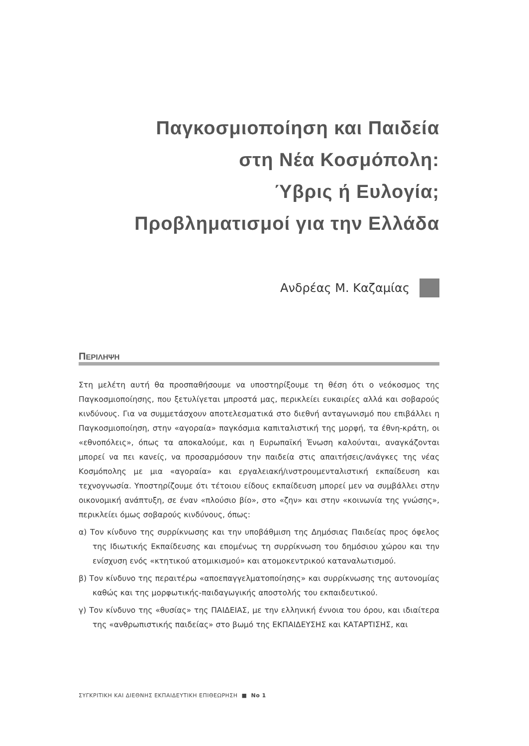Παγκοσμιοποίηση και Παιδεία
στη Νέα Κοσμόπολη:
Ύβρις ή Ευλογία;
Προβληματισμοί για την Ελλάδα
Ανδρέας Μ. Καζαμίας
ΠΕΡΙΛΗΨΗ
Στη μελέτη αυτή θα προσπαθήσουμε να υποστηρίξουμε τη θέση ότι ο νεόκοσμος της Παγκοσμιοποίησης, που ξετυλίγεται μπροστά μας, περικλείει ευκαιρίες αλλά και σοβαρούς κινδύνους. Για να συμμετάσχουν αποτελεσματικά στο διεθνή ανταγωνισμό που επιβάλλει η Παγκοσμιοποίηση, στην «αγοραία» παγκόσμια καπιταλιστική της μορφή, τα έθνη-κράτη, οι «εθνοπόλεις», όπως τα αποκαλούμε, και η Ευρωπαϊκή Ένωση καλούνται, αναγκάζονται μπορεί να πει κανείς, να προσαρμόσουν την παιδεία στις απαιτήσεις/ανάγκες της νέας Κοσμόπολης με μια «αγοραία» και εργαλειακή/ινστρουμενταλιστική εκπαίδευση και τεχνογνωσία. Υποστηρίζουμε ότι τέτοιου είδους εκπαίδευση μπορεί μεν να συμβάλλει στην οικονομική ανάπτυξη, σε έναν «πλούσιο βίο», στο «ζην» και στην «κοινωνία της γνώσης», περικλείει όμως σοβαρούς κινδύνους, όπως:
α) Τον κίνδυνο της συρρίκνωσης και την υποβάθμιση της Δημόσιας Παιδείας προς όφελος της Ιδιωτικής Εκπαίδευσης και επομένως τη συρρίκνωση του δημόσιου χώρου και την ενίσχυση ενός «κτητικού ατομικισμού» και ατομοκεντρικού καταναλωτισμού.
β) Τον κίνδυνο της περαιτέρω «αποεπαγγελματοποίησης» και συρρίκνωσης της αυτονομίας καθώς και της μορφωτικής-παιδαγωγικής αποστολής του εκπαιδευτικού.
γ) Τον κίνδυνο της «θυσίας» της ΠΑΙΔΕΙΑΣ, με την ελληνική έννοια του όρου, και ιδιαίτερα της «ανθρωπιστικής παιδείας» στο βωμό της ΕΚΠΑΙΔΕΥΣΗΣ και ΚΑΤΑΡΤΙΣΗΣ, και
ΣΥΓΚΡΙΤΙΚΗ ΚΑΙ ΔΙΕΘΝΗΣ ΕΚΠΑΙΔΕΥΤΙΚΗ ΕΠΙΘΕΩΡΗΣΗ ■ Νο 1